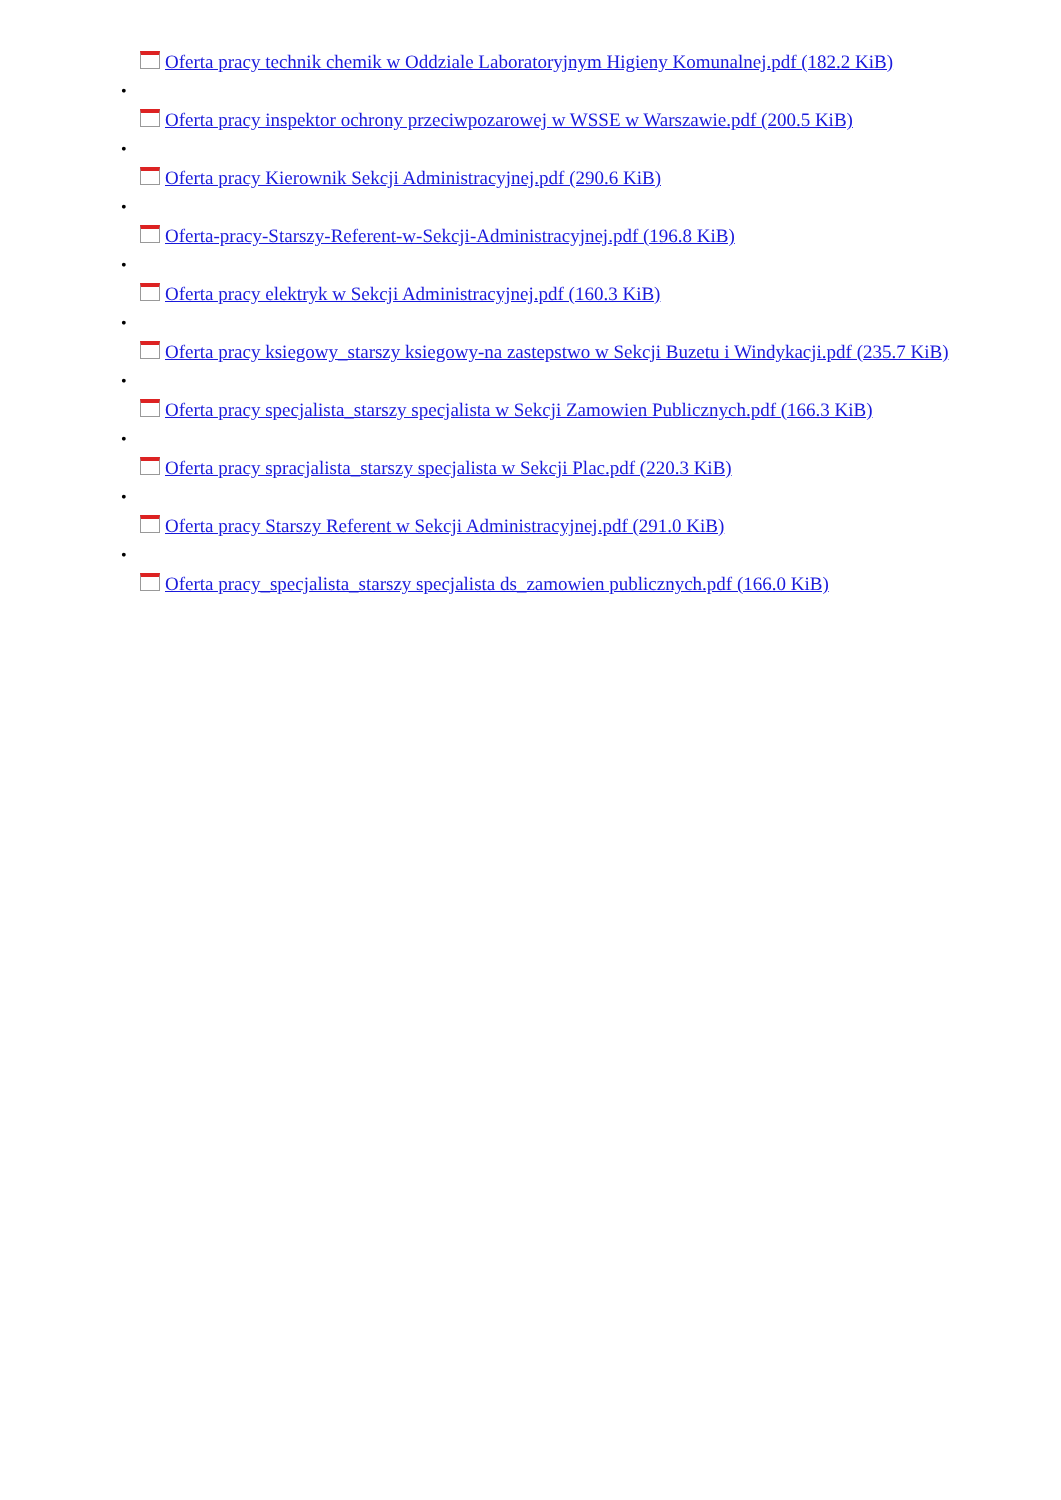Oferta pracy technik chemik w Oddziale Laboratoryjnym Higieny Komunalnej.pdf (182.2 KiB)
•
Oferta pracy inspektor ochrony przeciwpozarowej w WSSE w Warszawie.pdf (200.5 KiB)
•
Oferta pracy Kierownik Sekcji Administracyjnej.pdf (290.6 KiB)
•
Oferta-pracy-Starszy-Referent-w-Sekcji-Administracyjnej.pdf (196.8 KiB)
•
Oferta pracy elektryk w Sekcji Administracyjnej.pdf (160.3 KiB)
•
Oferta pracy ksiegowy_starszy ksiegowy-na zastepstwo w Sekcji Buzetu i Windykacji.pdf (235.7 KiB)
•
Oferta pracy specjalista_starszy specjalista w Sekcji Zamowien Publicznych.pdf (166.3 KiB)
•
Oferta pracy spracjalista_starszy specjalista w Sekcji Plac.pdf (220.3 KiB)
•
Oferta pracy Starszy Referent w Sekcji Administracyjnej.pdf (291.0 KiB)
•
Oferta pracy_specjalista_starszy specjalista ds_zamowien publicznych.pdf (166.0 KiB)